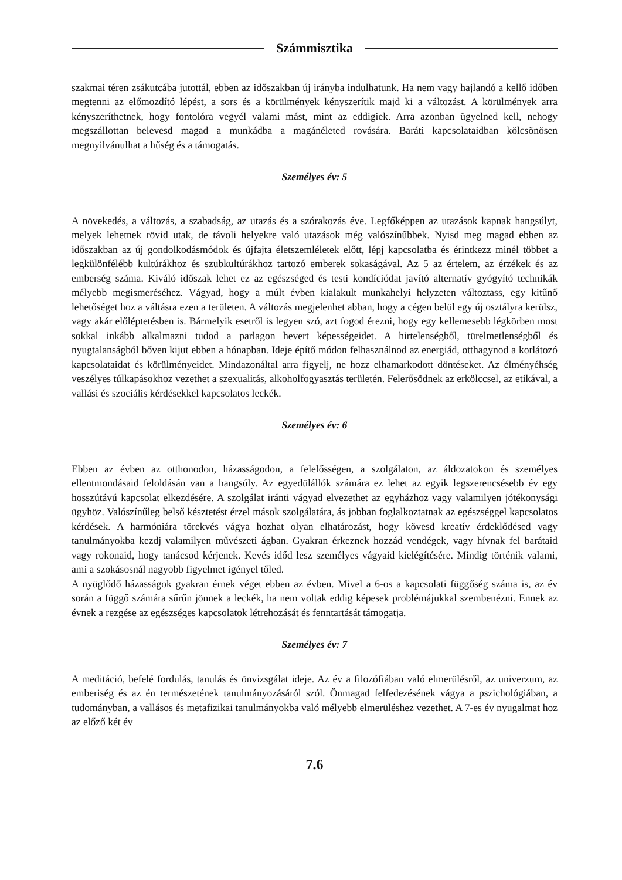Számmisztika
szakmai téren zsákutcába jutottál, ebben az időszakban új irányba indulhatunk. Ha nem vagy hajlandó a kellő időben megtenni az előmozdító lépést, a sors és a körülmények kényszerítik majd ki a változást. A körülmények arra kényszeríthetnek, hogy fontolóra vegyél valami mást, mint az eddigiek. Arra azonban ügyelned kell, nehogy megszállottan belevesd magad a munkádba a magánéleted rovására. Baráti kapcsolataidban kölcsönösen megnyilvánulhat a hűség és a támogatás.
Személyes év: 5
A növekedés, a változás, a szabadság, az utazás és a szórakozás éve. Legfőképpen az utazások kapnak hangsúlyt, melyek lehetnek rövid utak, de távoli helyekre való utazások még valószínűbbek. Nyisd meg magad ebben az időszakban az új gondolkodásmódok és újfajta életszemléletek előtt, lépj kapcsolatba és érintkezz minél többet a legkülönfélébb kultúrákhoz és szubkultúrákhoz tartozó emberek sokaságával. Az 5 az értelem, az érzékek és az emberség száma. Kiváló időszak lehet ez az egészséged és testi kondíciódat javító alternatív gyógyító technikák mélyebb megismeréséhez. Vágyad, hogy a múlt évben kialakult munkahelyi helyzeten változtass, egy kitűnő lehetőséget hoz a váltásra ezen a területen. A változás megjelenhet abban, hogy a cégen belül egy új osztályra kerülsz, vagy akár előléptetésben is. Bármelyik esetről is legyen szó, azt fogod érezni, hogy egy kellemesebb légkörben most sokkal inkább alkalmazni tudod a parlagon hevert képességeidet. A hirtelenségből, türelmetlenségből és nyugtalanságból bőven kijut ebben a hónapban. Ideje építő módon felhasználnod az energiád, otthagynod a korlátozó kapcsolataidat és körülményeidet. Mindazonáltal arra figyelj, ne hozz elhamarkodott döntéseket. Az élményéhség veszélyes túlkapásokhoz vezethet a szexualitás, alkoholfogyasztás területén. Felerősödnek az erkölccsel, az etikával, a vallási és szociális kérdésekkel kapcsolatos leckék.
Személyes év: 6
Ebben az évben az otthonodon, házasságodon, a felelősségen, a szolgálaton, az áldozatokon és személyes ellentmondásaid feloldásán van a hangsúly. Az egyedülállók számára ez lehet az egyik legszerencsésebb év egy hosszútávú kapcsolat elkezdésére. A szolgálat iránti vágyad elvezethet az egyházhoz vagy valamilyen jótékonysági ügyhöz. Valószínűleg belső késztetést érzel mások szolgálatára, ás jobban foglalkoztatnak az egészséggel kapcsolatos kérdések. A harmóniára törekvés vágya hozhat olyan elhatározást, hogy kövesd kreatív érdeklődésed vagy tanulmányokba kezdj valamilyen művészeti ágban. Gyakran érkeznek hozzád vendégek, vagy hívnak fel barátaid vagy rokonaid, hogy tanácsod kérjenek. Kevés időd lesz személyes vágyaid kielégítésére. Mindig történik valami, ami a szokásosnál nagyobb figyelmet igényel tőled.
A nyüglődő házasságok gyakran érnek véget ebben az évben. Mivel a 6-os a kapcsolati függőség száma is, az év során a függő számára sűrűn jönnek a leckék, ha nem voltak eddig képesek problémájukkal szembenézni. Ennek az évnek a rezgése az egészséges kapcsolatok létrehozását és fenntartását támogatja.
Személyes év: 7
A meditáció, befelé fordulás, tanulás és önvizsgálat ideje. Az év a filozófiában való elmerülésről, az univerzum, az emberiség és az én természetének tanulmányozásáról szól. Önmagad felfedezésének vágya a pszichológiában, a tudományban, a vallásos és metafizikai tanulmányokba való mélyebb elmerüléshez vezethet. A 7-es év nyugalmat hoz az előző két év
7.6